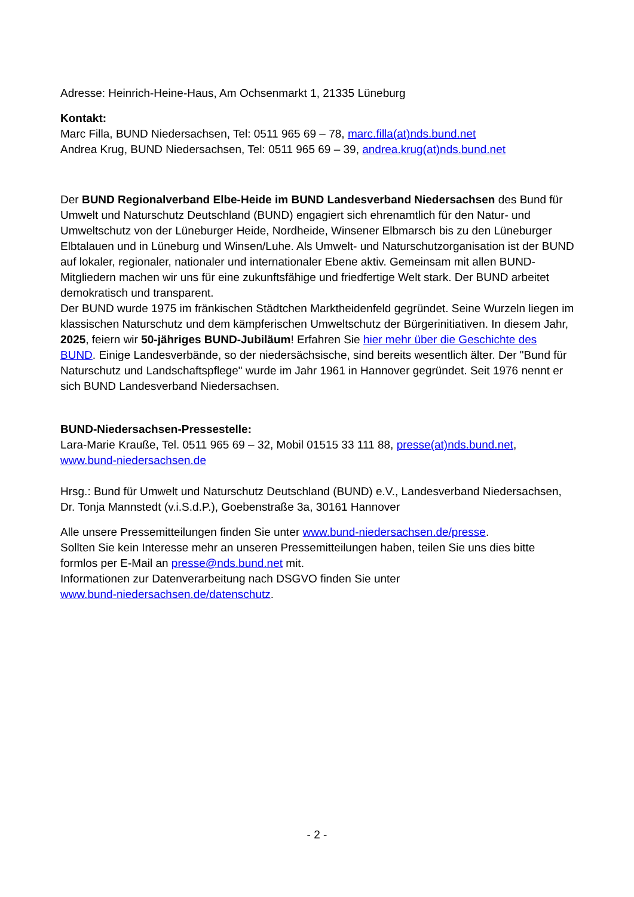Adresse: Heinrich-Heine-Haus, Am Ochsenmarkt 1, 21335 Lüneburg
Kontakt:
Marc Filla, BUND Niedersachsen, Tel: 0511 965 69 – 78, marc.filla(at)nds.bund.net
Andrea Krug, BUND Niedersachsen, Tel: 0511 965 69 – 39, andrea.krug(at)nds.bund.net
Der BUND Regionalverband Elbe-Heide im BUND Landesverband Niedersachsen des Bund für Umwelt und Naturschutz Deutschland (BUND) engagiert sich ehrenamtlich für den Natur- und Umweltschutz von der Lüneburger Heide, Nordheide, Winsener Elbmarsch bis zu den Lüneburger Elbtalauen und in Lüneburg und Winsen/Luhe. Als Umwelt- und Naturschutzorganisation ist der BUND auf lokaler, regionaler, nationaler und internationaler Ebene aktiv. Gemeinsam mit allen BUND-Mitgliedern machen wir uns für eine zukunftsfähige und friedfertige Welt stark. Der BUND arbeitet demokratisch und transparent.
Der BUND wurde 1975 im fränkischen Städtchen Marktheidenfeld gegründet. Seine Wurzeln liegen im klassischen Naturschutz und dem kämpferischen Umweltschutz der Bürgerinitiativen. In diesem Jahr, 2025, feiern wir 50-jähriges BUND-Jubiläum! Erfahren Sie hier mehr über die Geschichte des BUND. Einige Landesverbände, so der niedersächsische, sind bereits wesentlich älter. Der "Bund für Naturschutz und Landschaftspflege" wurde im Jahr 1961 in Hannover gegründet. Seit 1976 nennt er sich BUND Landesverband Niedersachsen.
BUND-Niedersachsen-Pressestelle:
Lara-Marie Krauße, Tel. 0511 965 69 – 32, Mobil 01515 33 111 88, presse(at)nds.bund.net,
www.bund-niedersachsen.de
Hrsg.: Bund für Umwelt und Naturschutz Deutschland (BUND) e.V., Landesverband Niedersachsen, Dr. Tonja Mannstedt (v.i.S.d.P.), Goebenstraße 3a, 30161 Hannover
Alle unsere Pressemitteilungen finden Sie unter www.bund-niedersachsen.de/presse.
Sollten Sie kein Interesse mehr an unseren Pressemitteilungen haben, teilen Sie uns dies bitte formlos per E-Mail an presse@nds.bund.net mit.
Informationen zur Datenverarbeitung nach DSGVO finden Sie unter
www.bund-niedersachsen.de/datenschutz.
- 2 -